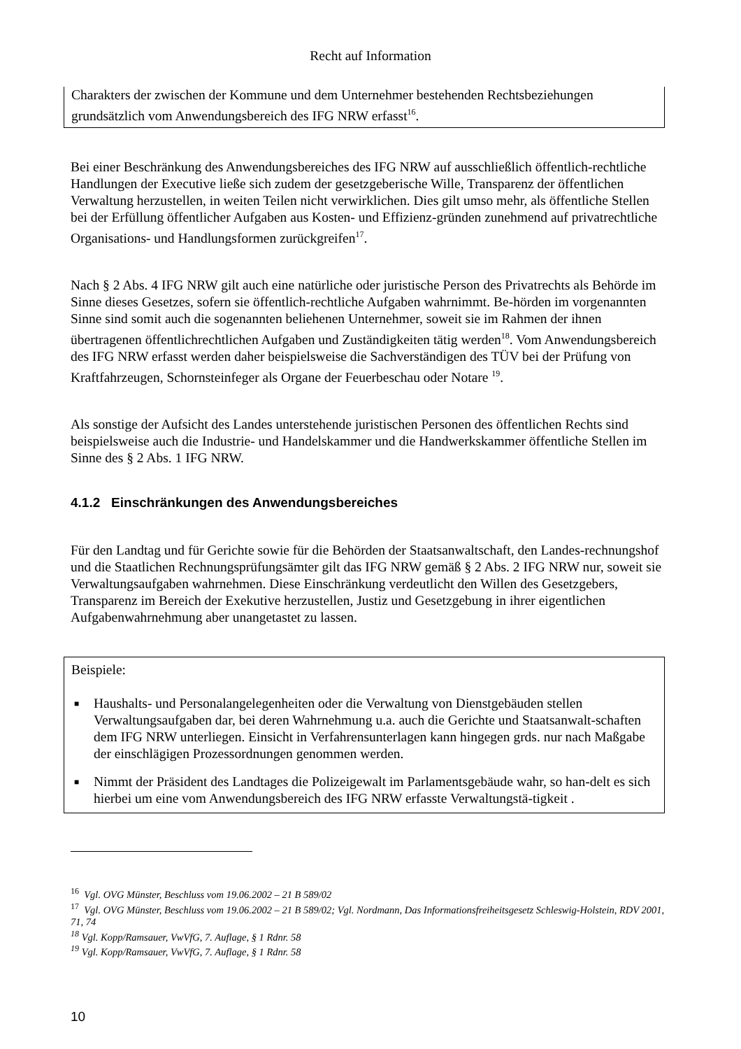Recht auf Information
Charakters der zwischen der Kommune und dem Unternehmer bestehenden Rechtsbeziehungen grundsätzlich vom Anwendungsbereich des IFG NRW erfasst<sup>16</sup>.
Bei einer Beschränkung des Anwendungsbereiches des IFG NRW auf ausschließlich öffentlich-rechtliche Handlungen der Executive ließe sich zudem der gesetzgeberische Wille, Transparenz der öffentlichen Verwaltung herzustellen, in weiten Teilen nicht verwirklichen. Dies gilt umso mehr, als öffentliche Stellen bei der Erfüllung öffentlicher Aufgaben aus Kosten- und Effizienz-gründen zunehmend auf privatrechtliche Organisations- und Handlungsformen zurückgreifen<sup>17</sup>.
Nach § 2 Abs. 4 IFG NRW gilt auch eine natürliche oder juristische Person des Privatrechts als Behörde im Sinne dieses Gesetzes, sofern sie öffentlich-rechtliche Aufgaben wahrnimmt. Be-hörden im vorgenannten Sinne sind somit auch die sogenannten beliehenen Unternehmer, soweit sie im Rahmen der ihnen übertragenen öffentlichrechtlichen Aufgaben und Zuständigkeiten tätig werden<sup>18</sup>. Vom Anwendungsbereich des IFG NRW erfasst werden daher beispielsweise die Sachverständigen des TÜV bei der Prüfung von Kraftfahrzeugen, Schornsteinfeger als Organe der Feuerbeschau oder Notare <sup>19</sup>.
Als sonstige der Aufsicht des Landes unterstehende juristischen Personen des öffentlichen Rechts sind beispielsweise auch die Industrie- und Handelskammer und die Handwerkskammer öffentliche Stellen im Sinne des § 2 Abs. 1 IFG NRW.
4.1.2 Einschränkungen des Anwendungsbereiches
Für den Landtag und für Gerichte sowie für die Behörden der Staatsanwaltschaft, den Landes-rechnungshof und die Staatlichen Rechnungsprüfungsämter gilt das IFG NRW gemäß § 2 Abs. 2 IFG NRW nur, soweit sie Verwaltungsaufgaben wahrnehmen. Diese Einschränkung verdeutlicht den Willen des Gesetzgebers, Transparenz im Bereich der Exekutive herzustellen, Justiz und Gesetzgebung in ihrer eigentlichen Aufgabenwahrnehmung aber unangetastet zu lassen.
Beispiele:
■ Haushalts- und Personalangelegenheiten oder die Verwaltung von Dienstgebäuden stellen Verwaltungsaufgaben dar, bei deren Wahrnehmung u.a. auch die Gerichte und Staatsanwalt-schaften dem IFG NRW unterliegen. Einsicht in Verfahrensunterlagen kann hingegen grds. nur nach Maßgabe der einschlägigen Prozessordnungen genommen werden.
■ Nimmt der Präsident des Landtages die Polizeigewalt im Parlamentsgebäude wahr, so han-delt es sich hierbei um eine vom Anwendungsbereich des IFG NRW erfasste Verwaltungstä-tigkeit .
<sup>16</sup> Vgl. OVG Münster, Beschluss vom 19.06.2002 – 21 B 589/02
<sup>17</sup> Vgl. OVG Münster, Beschluss vom 19.06.2002 – 21 B 589/02; Vgl. Nordmann, Das Informationsfreiheitsgesetz Schleswig-Holstein, RDV 2001, 71, 74
<sup>18</sup> Vgl. Kopp/Ramsauer, VwVfG, 7. Auflage, § 1 Rdnr. 58
<sup>19</sup> Vgl. Kopp/Ramsauer, VwVfG, 7. Auflage, § 1 Rdnr. 58
10